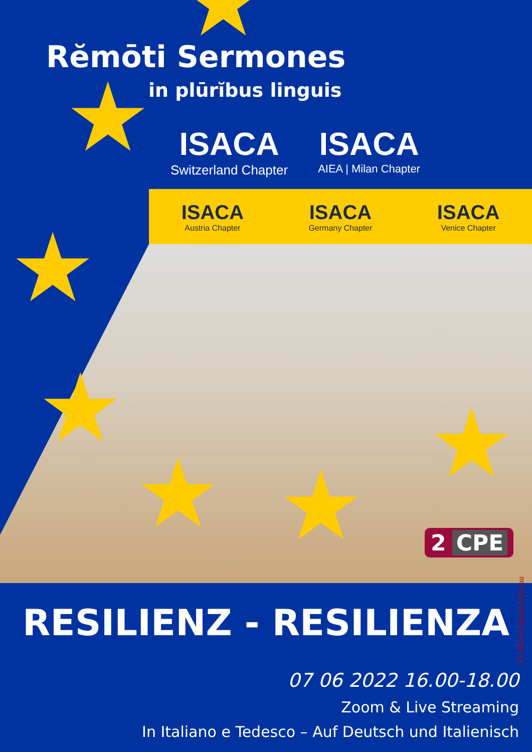★
★
★
★
★ ★
★
Rĕmōti Sermones
in plūrĭbus linguis
ISACA
Switzerland Chapter
ISACA
AIEA | Milan Chapter
ISACA
Austria Chapter
ISACA
Germany Chapter
ISACA
Venice Chapter
2 CPE
CC-BY-SA Michel Mazeau
RESILIENZ - RESILIENZA
07 06 2022 16.00-18.00
Zoom & Live Streaming
In Italiano e Tedesco – Auf Deutsch und Italienisch